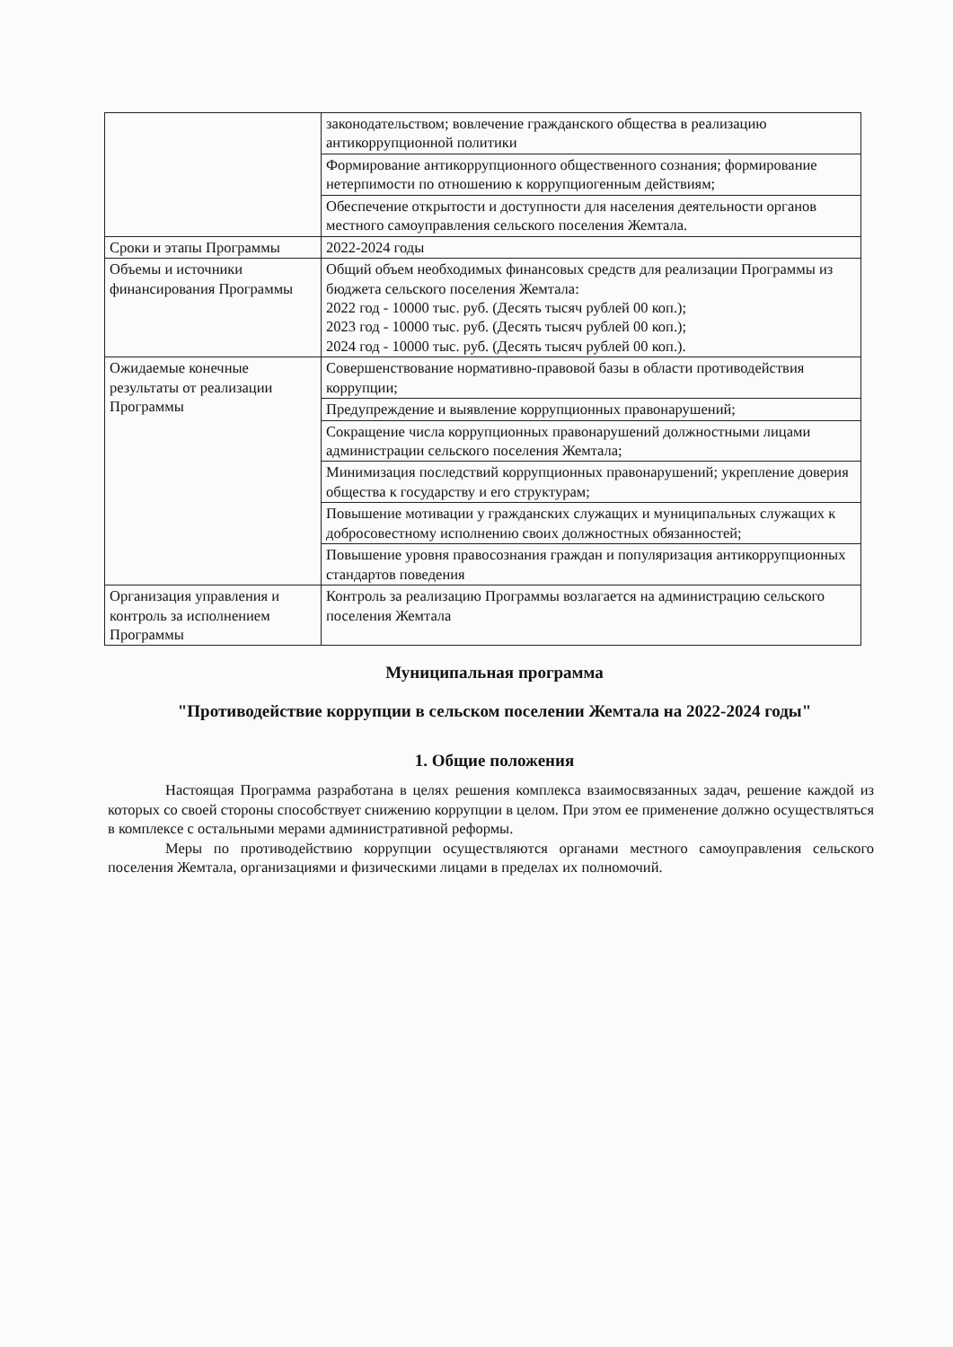| | законодательством; вовлечение гражданского общества в реализацию антикоррупционной политики |
| | Формирование антикоррупционного общественного сознания; формирование нетерпимости по отношению к коррупциогенным действиям; |
| | Обеспечение открытости и доступности для населения деятельности органов местного самоуправления сельского поселения Жемтала. |
| Сроки и этапы Программы | 2022-2024 годы |
| Объемы и источники финансирования Программы | Общий объем необходимых финансовых средств для реализации Программы из бюджета сельского поселения Жемтала: 2022 год - 10000 тыс. руб. (Десять тысяч рублей 00 коп.); 2023 год - 10000 тыс. руб. (Десять тысяч рублей 00 коп.); 2024 год - 10000 тыс. руб. (Десять тысяч рублей 00 коп.). |
| Ожидаемые конечные результаты от реализации Программы | Совершенствование нормативно-правовой базы в области противодействия коррупции; |
| | Предупреждение и выявление коррупционных правонарушений; |
| | Сокращение числа коррупционных правонарушений должностными лицами администрации сельского поселения Жемтала; |
| | Минимизация последствий коррупционных правонарушений; укрепление доверия общества к государству и его структурам; |
| | Повышение мотивации у гражданских служащих и муниципальных служащих к добросовестному исполнению своих должностных обязанностей; |
| | Повышение уровня правосознания граждан и популяризация антикоррупционных стандартов поведения |
| Организация управления и контроль за исполнением Программы | Контроль за реализацию Программы возлагается на администрацию сельского поселения Жемтала |
Муниципальная программа
"Противодействие коррупции в сельском поселении Жемтала на 2022-2024 годы"
1. Общие положения
Настоящая Программа разработана в целях решения комплекса взаимосвязанных задач, решение каждой из которых со своей стороны способствует снижению коррупции в целом. При этом ее применение должно осуществляться в комплексе с остальными мерами административной реформы.
Меры по противодействию коррупции осуществляются органами местного самоуправления сельского поселения Жемтала, организациями и физическими лицами в пределах их полномочий.